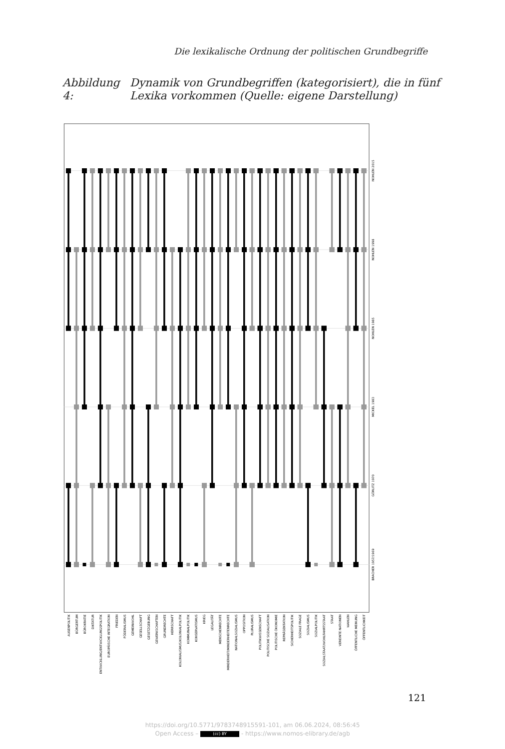Die lexikalische Ordnung der politischen Grundbegriffe
Abbildung 4:
Dynamik von Grundbegriffen (kategorisiert), die in fünf
Lexika vorkommen (Quelle: eigene Darstellung)
AUßENPOLITIK
BÜRGERTUM
BÜROKRATIE
DIKTATUR
ENTWICKLUNG/ENTWICKLUNGSPOLITIK
EUROPÄISCHE INTEGRATION
FRIEDEN
FÖDERALISMUS
GEMEINWOHL
GESELLSCHAFT
GESETZGEBUNG
GEWERKSCHAFTEN
GRUNDRECHTE
HERRSCHAFT
KOLONIALISMUS/KOLONIALPOLITIK
KOMMUNALPOLITIK
KONSERVATISMUS
KRIEG
LEGALITÄT
MENSCHENRECHTE
MINDERHEIT/MINDERHEITENRECHTE
NATIONALSOZIALISMUS
OPPOSITION
PLURALISMUS
POLITIKWISSENSCHAFT
POLITISCHE SOZIALISATION
POLITISCHE ÖKONOMIE
REPRÄSENTATION
SICHERHEITSPOLITIK
SOZIALE FRAGE
SOZIALISMUS
SOZIALPOLITIK
SOZIALSTAAT/WOHLFAHRTSSTAAT
STAAT
VEREINTE NATIONEN
WAHLEN
ÖFFENTLICHE MEINUNG
ÖFFENTLICHKEIT
BRACHER 1957/1969
GÖRLITZ 1970
MICKEL 1983
NOHLEN 1985
NOHLEN 1998
NOHLEN 2015
121
https://doi.org/10.5771/9783748915591-101, am 06.06.2024, 08:56:45
Open Access – (cc) BY - https://www.nomos-elibrary.de/agb